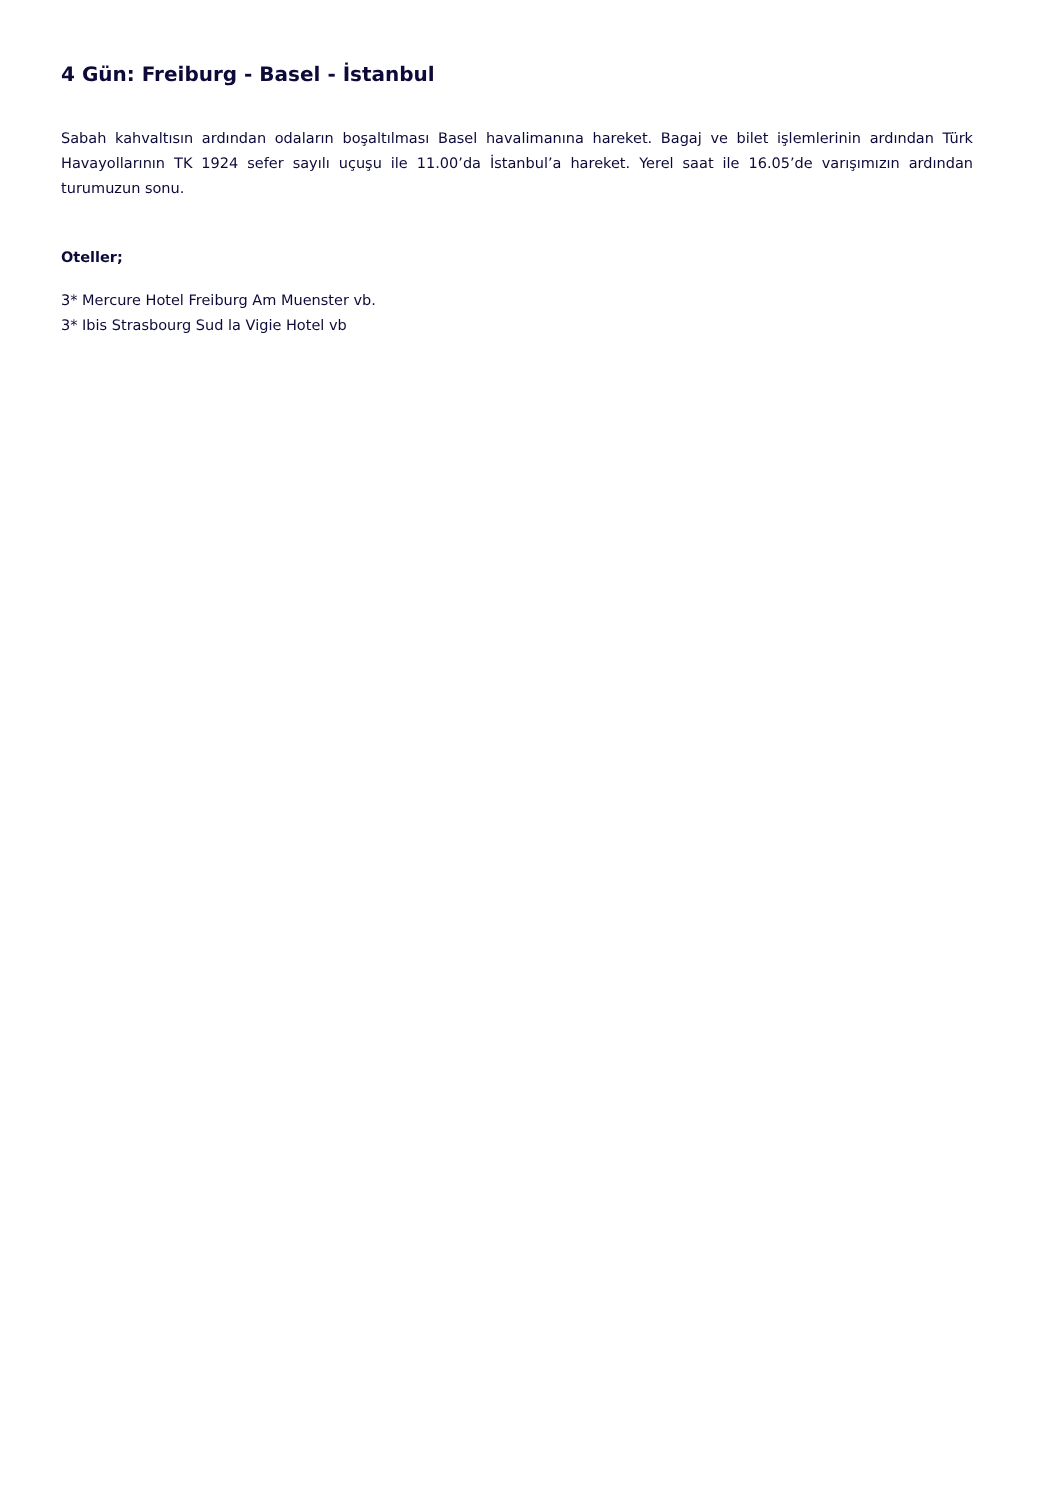4 Gün: Freiburg - Basel - İstanbul
Sabah kahvaltısın ardından odaların boşaltılması Basel havalimanına hareket. Bagaj ve bilet işlemlerinin ardından Türk Havayollarının TK 1924 sefer sayılı uçuşu ile 11.00’da İstanbul’a hareket. Yerel saat ile 16.05’de varışımızın ardından turumuzun sonu.
Oteller;
3* Mercure Hotel Freiburg Am Muenster vb.
3* Ibis Strasbourg Sud la Vigie Hotel vb